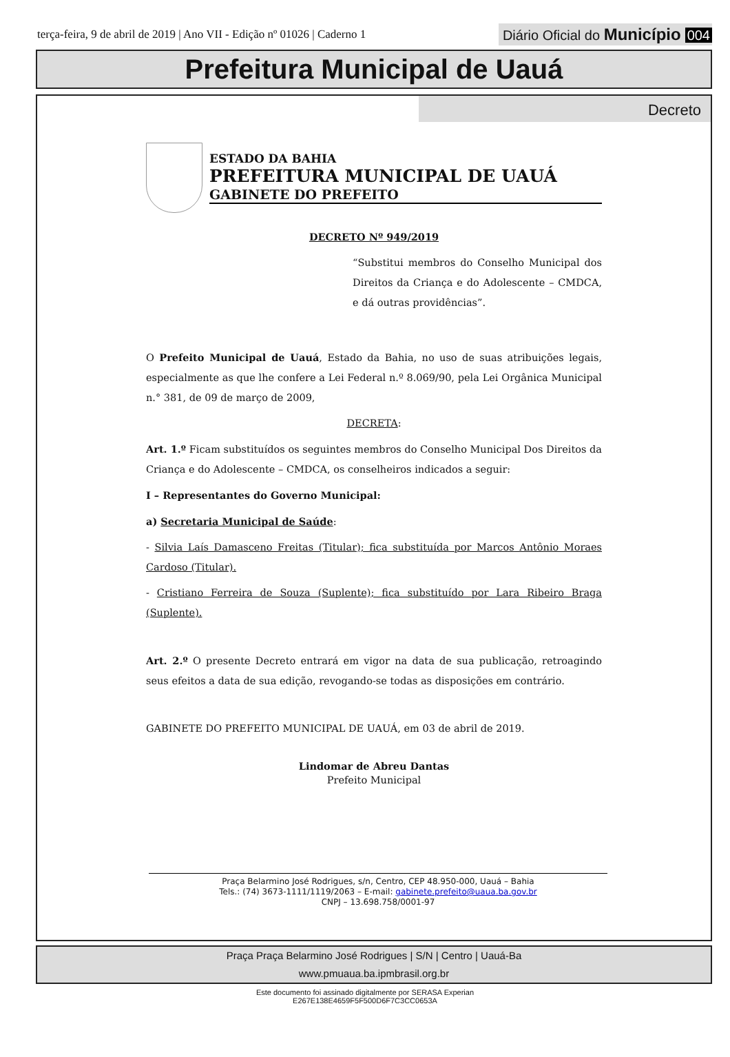terça-feira, 9 de abril de 2019 | Ano VII - Edição nº 01026 | Caderno 1
Diário Oficial do Município 004
Prefeitura Municipal de Uauá
Decreto
ESTADO DA BAHIA
PREFEITURA MUNICIPAL DE UAUÁ
GABINETE DO PREFEITO
DECRETO Nº 949/2019
“Substitui membros do Conselho Municipal dos Direitos da Criança e do Adolescente – CMDCA, e dá outras providências”.
O Prefeito Municipal de Uauá, Estado da Bahia, no uso de suas atribuições legais, especialmente as que lhe confere a Lei Federal n.º 8.069/90, pela Lei Orgânica Municipal n.° 381, de 09 de março de 2009,
DECRETA:
Art. 1.º Ficam substituídos os seguintes membros do Conselho Municipal Dos Direitos da Criança e do Adolescente – CMDCA, os conselheiros indicados a seguir:
I – Representantes do Governo Municipal:
a) Secretaria Municipal de Saúde:
- Silvia Laís Damasceno Freitas (Titular); fica substituída por Marcos Antônio Moraes Cardoso (Titular).
- Cristiano Ferreira de Souza (Suplente); fica substituído por Lara Ribeiro Braga (Suplente).
Art. 2.º O presente Decreto entrará em vigor na data de sua publicação, retroagindo seus efeitos a data de sua edição, revogando-se todas as disposições em contrário.
GABINETE DO PREFEITO MUNICIPAL DE UAUÁ, em 03 de abril de 2019.
Lindomar de Abreu Dantas
Prefeito Municipal
Praça Belarmino José Rodrigues, s/n, Centro, CEP 48.950-000, Uauá – Bahia
Tels.: (74) 3673-1111/1119/2063 – E-mail: gabinete.prefeito@uaua.ba.gov.br
CNPJ – 13.698.758/0001-97
Praça Praça Belarmino José Rodrigues | S/N | Centro | Uauá-Ba
www.pmuaua.ba.ipmbrasil.org.br
Este documento foi assinado digitalmente por SERASA Experian
E267E138E4659F5F500D6F7C3CC0653A